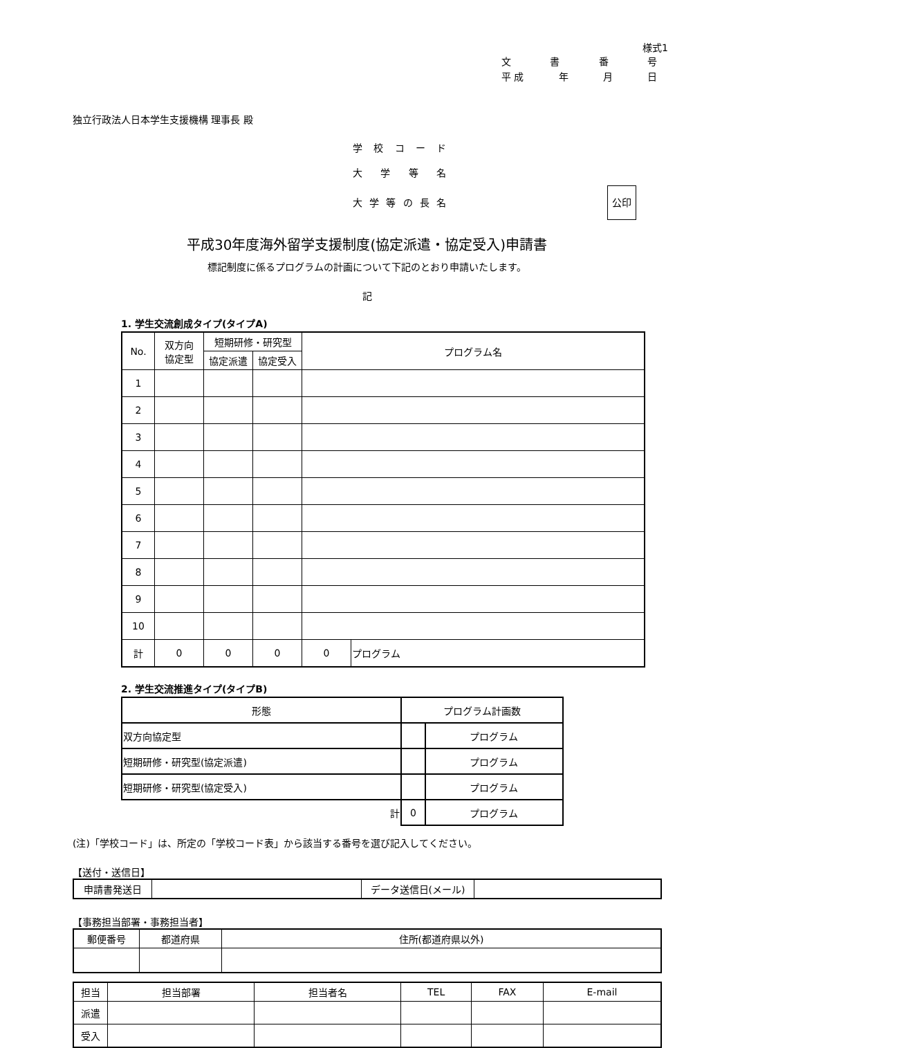様式1
文書番号
平 成 年 月 日
独立行政法人日本学生支援機構 理事長 殿
学校コード
大学等名
大学等の長名 公印
平成30年度海外留学支援制度(協定派遣・協定受入)申請書
標記制度に係るプログラムの計画について下記のとおり申請いたします。
記
1. 学生交流創成タイプ(タイプA)
| No. | 双方向 協定型 | 短期研修・研究型 | | プログラム名 | |
| --- | --- | --- | --- | --- | --- |
| | | 協定派遣 | 協定受入 | | |
| 1 | | | | | |
| 2 | | | | | |
| 3 | | | | | |
| 4 | | | | | |
| 5 | | | | | |
| 6 | | | | | |
| 7 | | | | | |
| 8 | | | | | |
| 9 | | | | | |
| 10 | | | | | |
| 計 | 0 | 0 | 0 | 0 | プログラム |
2. 学生交流推進タイプ(タイプB)
| 形態 | プログラム計画数 | |
| --- | --- | --- |
| 双方向協定型 | | プログラム |
| 短期研修・研究型(協定派遣) | | プログラム |
| 短期研修・研究型(協定受入) | | プログラム |
| 計 | 0 | プログラム |
(注)「学校コード」は、所定の「学校コード表」から該当する番号を選び記入してください。
【送付・送信日】
| 申請書発送日 | | データ送信日(メール) | |
【事務担当部署・事務担当者】
| 郵便番号 | 都道府県 | 住所(都道府県以外) |
| 担当 | 担当部署 | 担当者名 | TEL | FAX | E-mail |
| 派遣 | | | | | |
| 受入 | | | | | |